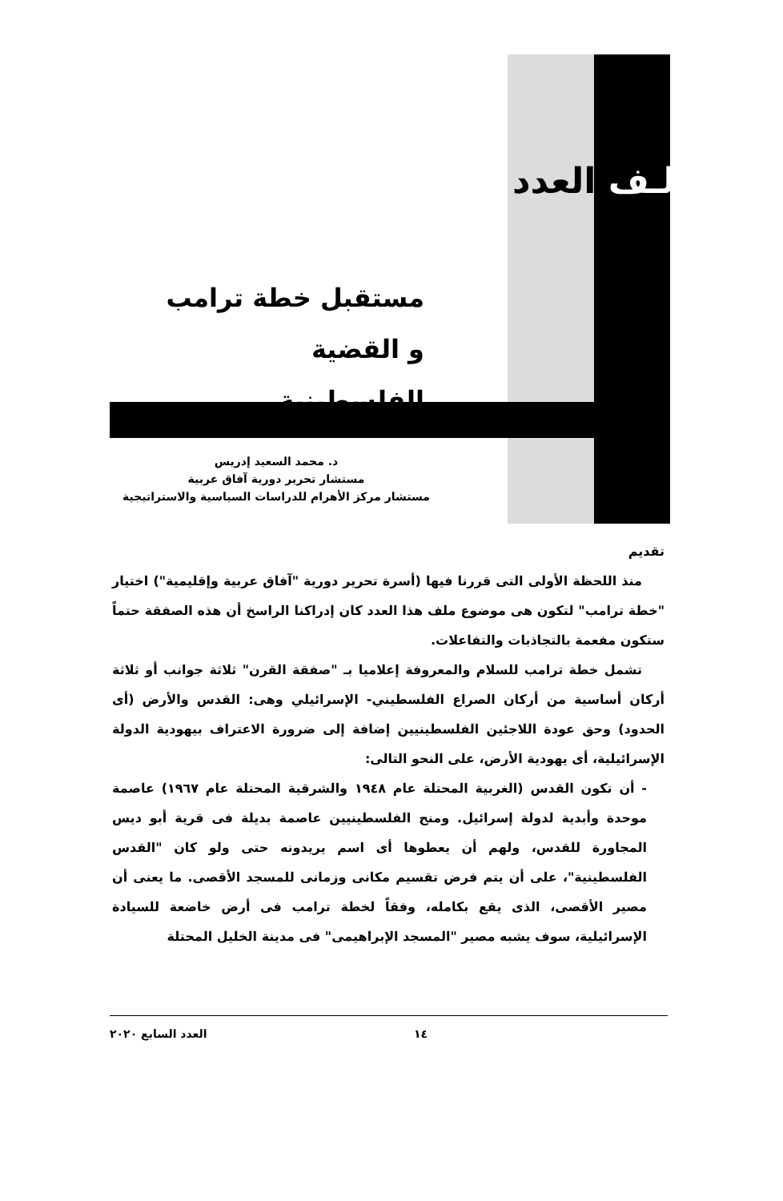ملـف العدد
مستقبل خطة ترامب
و القضية الفلسطينية
د. محمد السعيد إدريس
مستشار تحرير دورية آفاق عربية
مستشار مركز الأهرام للدراسات السياسية والاستراتيجية
تقديم
منذ اللحظة الأولى التى قررنا فيها (أسرة تحرير دورية "آفاق عربية وإقليمية") اختيار "خطة ترامب" لتكون هى موضوع ملف هذا العدد كان إدراكنا الراسخ أن هذه الصفقة حتماً ستكون مفعمة بالتجاذبات والتفاعلات.
تشمل خطة ترامب للسلام والمعروفة إعلاميا بـ "صفقة القرن" ثلاثة جوانب أو ثلاثة أركان أساسية من أركان الصراع الفلسطيني- الإسرائيلي وهى: القدس والأرض (أى الحدود) وحق عودة اللاجئين الفلسطينيين إضافة إلى ضرورة الاعتراف بيهودية الدولة الإسرائيلية، أى يهودية الأرض، على النحو التالى:
- أن تكون القدس (الغربية المحتلة عام ١٩٤٨ والشرقية المحتلة عام ١٩٦٧) عاصمة موحدة وأبدية لدولة إسرائيل. ومنح الفلسطينيين عاصمة بديلة فى قرية أبو ديس المجاورة للقدس، ولهم أن يعطوها أى اسم يريدونه حتى ولو كان "القدس الفلسطينية"، على أن يتم فرض تقسيم مكانى وزمانى للمسجد الأقصى. ما يعنى أن مصير الأقصى، الذى يقع بكامله، وفقاً لخطة ترامب فى أرض خاضعة للسيادة الإسرائيلية، سوف يشبه مصير "المسجد الإبراهيمى" فى مدينة الخليل المحتلة
١٤ العدد السابع ٢٠٢٠